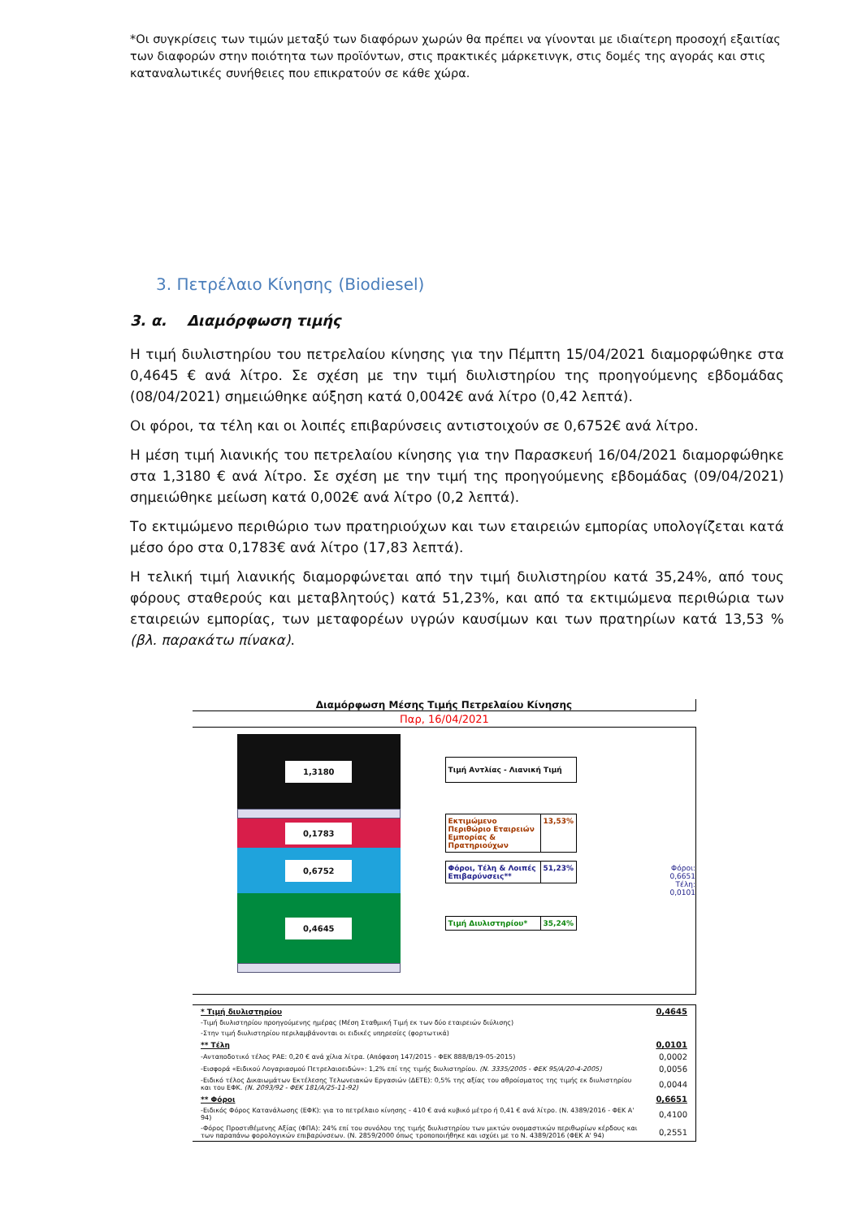*Οι συγκρίσεις των τιμών μεταξύ των διαφόρων χωρών θα πρέπει να γίνονται με ιδιαίτερη προσοχή εξαιτίας των διαφορών στην ποιότητα των προϊόντων, στις πρακτικές μάρκετινγκ, στις δομές της αγοράς και στις καταναλωτικές συνήθειες που επικρατούν σε κάθε χώρα.
3. Πετρέλαιο Κίνησης (Biodiesel)
3. α. Διαμόρφωση τιμής
Η τιμή διυλιστηρίου του πετρελαίου κίνησης για την Πέμπτη 15/04/2021 διαμορφώθηκε στα 0,4645 € ανά λίτρο. Σε σχέση με την τιμή διυλιστηρίου της προηγούμενης εβδομάδας (08/04/2021) σημειώθηκε αύξηση κατά 0,0042€ ανά λίτρο (0,42 λεπτά).
Οι φόροι, τα τέλη και οι λοιπές επιβαρύνσεις αντιστοιχούν σε 0,6752€ ανά λίτρο.
Η μέση τιμή λιανικής του πετρελαίου κίνησης για την Παρασκευή 16/04/2021 διαμορφώθηκε στα 1,3180 € ανά λίτρο. Σε σχέση με την τιμή της προηγούμενης εβδομάδας (09/04/2021) σημειώθηκε μείωση κατά 0,002€ ανά λίτρο (0,2 λεπτά).
Το εκτιμώμενο περιθώριο των πρατηριούχων και των εταιρειών εμπορίας υπολογίζεται κατά μέσο όρο στα 0,1783€ ανά λίτρο (17,83 λεπτά).
Η τελική τιμή λιανικής διαμορφώνεται από την τιμή διυλιστηρίου κατά 35,24%, από τους φόρους σταθερούς και μεταβλητούς) κατά 51,23%, και από τα εκτιμώμενα περιθώρια των εταιρειών εμπορίας, των μεταφορέων υγρών καυσίμων και των πρατηρίων κατά 13,53 % (βλ. παρακάτω πίνακα).
Διαμόρφωση Μέσης Τιμής Πετρελαίου Κίνησης
Παρ, 16/04/2021
1,3180
0,1783
0,6752
0,4645
Τιμή Αντλίας - Λιανική Τιμή
Εκτιμώμενο Περιθώριο Εταιρειών Εμπορίας & Πρατηριούχων
13,53%
Φόροι, Τέλη & Λοιπές Επιβαρύνσεις**
51,23%
Τιμή Διυλιστηρίου* 35,24%
Φόροι: 0,6651
Τέλη: 0,0101
| * Τιμή διυλιστηρίου | 0,4645 |
| -Τιμή διυλιστηρίου προηγούμενης ημέρας (Μέση Σταθμική Τιμή εκ των δύο εταιρειών διύλισης) | |
| -Στην τιμή διυλιστηρίου περιλαμβάνονται οι ειδικές υπηρεσίες (φορτωτικά) | |
| ** Τέλη | 0,0101 |
| -Ανταποδοτικό τέλος ΡΑΕ: 0,20 € ανά χίλια λίτρα. (Απόφαση 147/2015 - ΦΕΚ 888/Β/19-05-2015) | 0,0002 |
| -Εισφορά «Ειδικού Λογαριασμού Πετρελαιοειδών»: 1,2% επί της τιμής διυλιστηρίου. (Ν. 3335/2005 - ΦΕΚ 95/Α/20-4-2005) | 0,0056 |
| -Ειδικό τέλος Δικαιωμάτων Εκτέλεσης Τελωνειακών Εργασιών (ΔΕΤΕ): 0,5% της αξίας του αθροίσματος της τιμής εκ διυλιστηρίου και του ΕΦΚ. (Ν. 2093/92 - ΦΕΚ 181/Α/25-11-92) | 0,0044 |
| ** Φόροι | 0,6651 |
| -Ειδικός Φόρος Κατανάλωσης (ΕΦΚ): για το πετρέλαιο κίνησης - 410 € ανά κυβικό μέτρο ή 0,41 € ανά λίτρο. (Ν. 4389/2016 - ΦΕΚ Α' 94) | 0,4100 |
| -Φόρος Προστιθέμενης Αξίας (ΦΠΑ): 24% επί του συνόλου της τιμής διυλιστηρίου των μικτών ονομαστικών περιθωρίων κέρδους και των παραπάνω φορολογικών επιβαρύνσεων. (Ν. 2859/2000 όπως τροποποιήθηκε και ισχύει με το Ν. 4389/2016 (ΦΕΚ Α' 94) | 0,2551 |